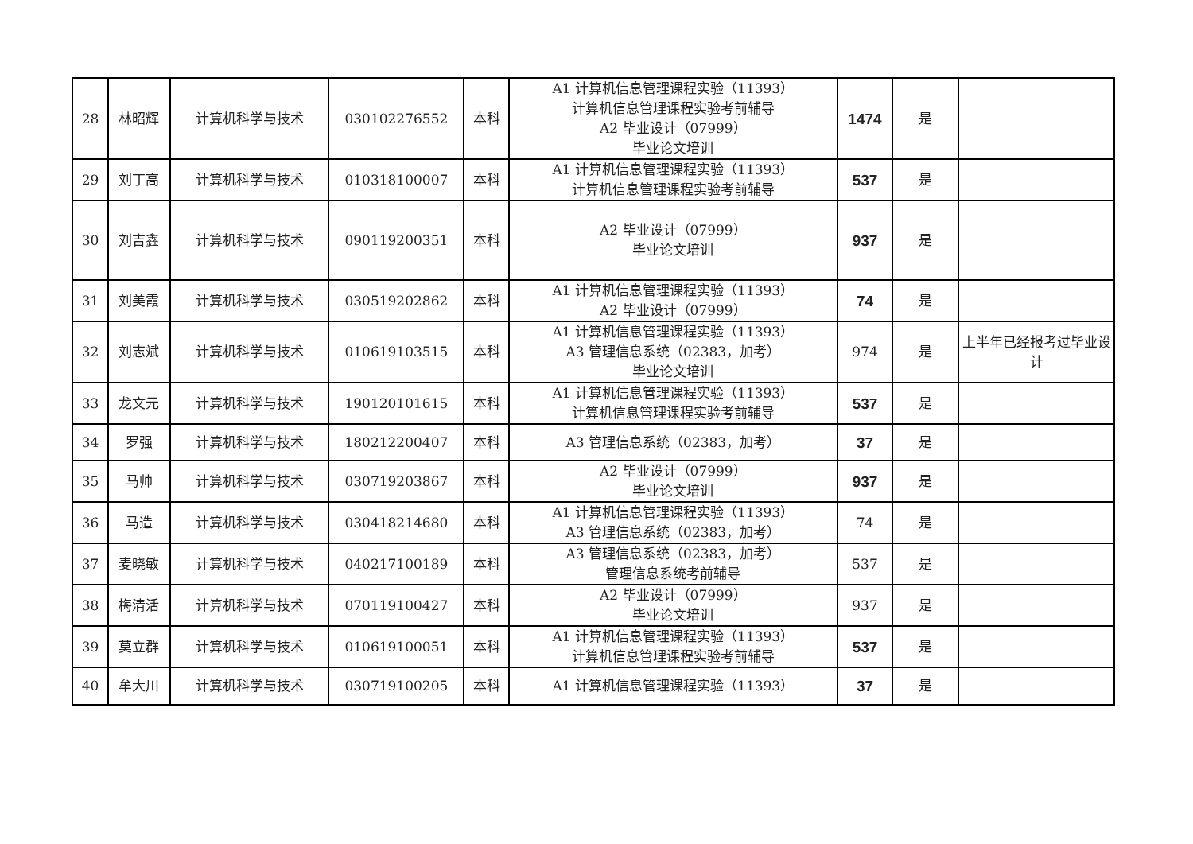| 28 | 林昭辉 | 计算机科学与技术 | 030102276552 | 本科 | A1 计算机信息管理课程实验（11393） 计算机信息管理课程实验考前辅导 A2 毕业设计（07999） 毕业论文培训 | 1474 | 是 | |
| 29 | 刘丁高 | 计算机科学与技术 | 010318100007 | 本科 | A1 计算机信息管理课程实验（11393） 计算机信息管理课程实验考前辅导 | 537 | 是 | |
| 30 | 刘吉鑫 | 计算机科学与技术 | 090119200351 | 本科 | A2 毕业设计（07999） 毕业论文培训 | 937 | 是 | |
| 31 | 刘美霞 | 计算机科学与技术 | 030519202862 | 本科 | A1 计算机信息管理课程实验（11393） A2 毕业设计（07999） | 74 | 是 | |
| 32 | 刘志斌 | 计算机科学与技术 | 010619103515 | 本科 | A1 计算机信息管理课程实验（11393） A3 管理信息系统（02383，加考） 毕业论文培训 | 974 | 是 | 上半年已经报考过毕业设计 |
| 33 | 龙文元 | 计算机科学与技术 | 190120101615 | 本科 | A1 计算机信息管理课程实验（11393） 计算机信息管理课程实验考前辅导 | 537 | 是 | |
| 34 | 罗强 | 计算机科学与技术 | 180212200407 | 本科 | A3 管理信息系统（02383，加考） | 37 | 是 | |
| 35 | 马帅 | 计算机科学与技术 | 030719203867 | 本科 | A2 毕业设计（07999） 毕业论文培训 | 937 | 是 | |
| 36 | 马造 | 计算机科学与技术 | 030418214680 | 本科 | A1 计算机信息管理课程实验（11393） A3 管理信息系统（02383，加考） | 74 | 是 | |
| 37 | 麦晓敏 | 计算机科学与技术 | 040217100189 | 本科 | A3 管理信息系统（02383，加考） 管理信息系统考前辅导 | 537 | 是 | |
| 38 | 梅清活 | 计算机科学与技术 | 070119100427 | 本科 | A2 毕业设计（07999） 毕业论文培训 | 937 | 是 | |
| 39 | 莫立群 | 计算机科学与技术 | 010619100051 | 本科 | A1 计算机信息管理课程实验（11393） 计算机信息管理课程实验考前辅导 | 537 | 是 | |
| 40 | 牟大川 | 计算机科学与技术 | 030719100205 | 本科 | A1 计算机信息管理课程实验（11393） | 37 | 是 | |